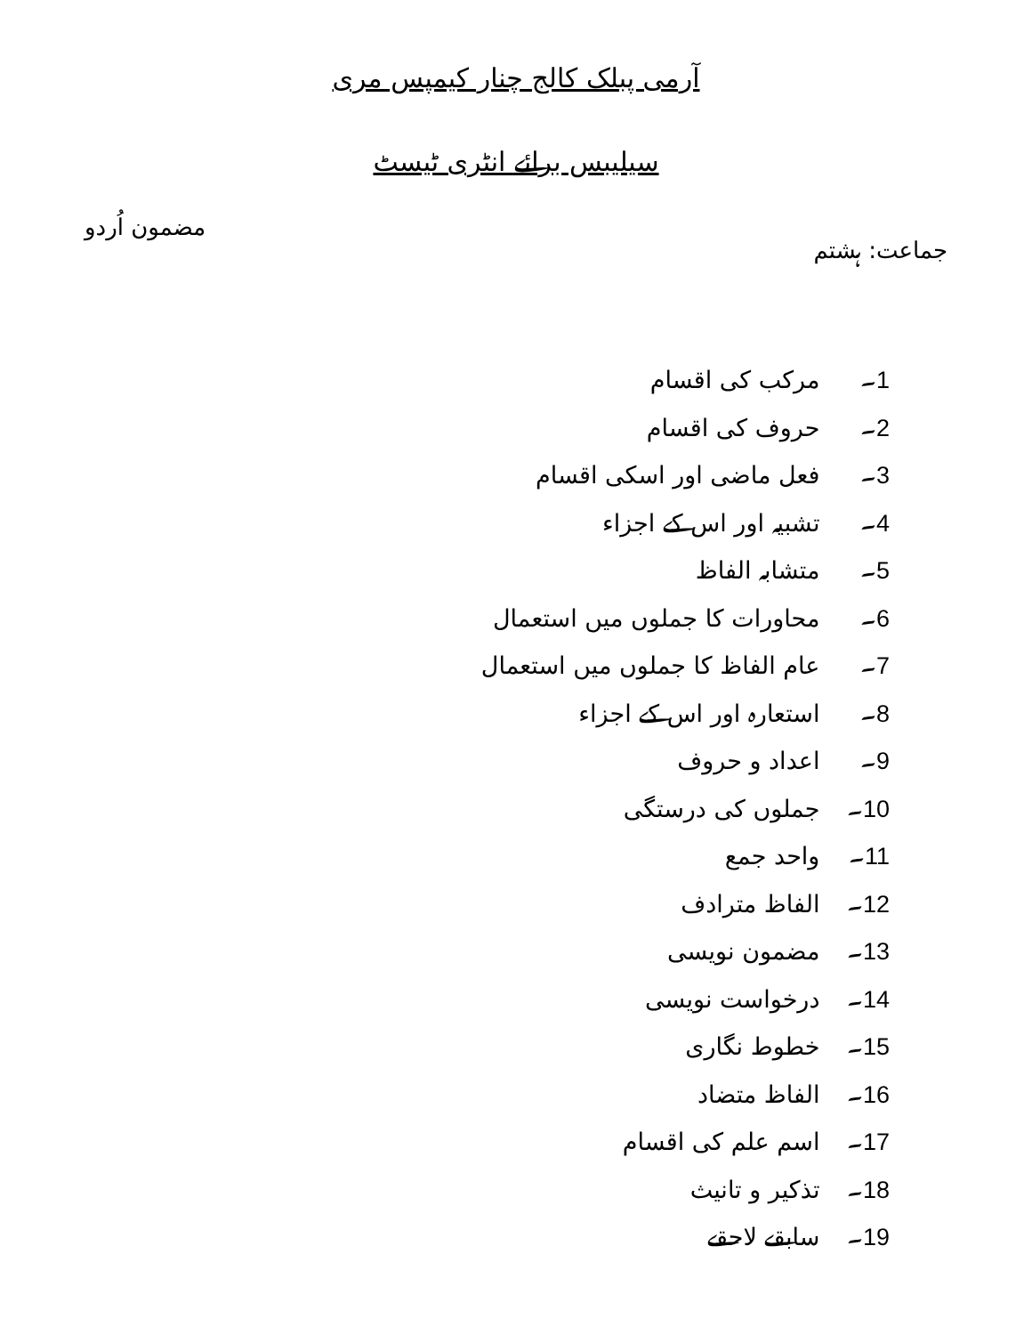آرمی پبلک کالج چنار کیمپس مری
سیلیبس برائے انٹری ٹیسٹ
جماعت: ہشتم مضمون اُردو
1۔ مرکب کی اقسام
2۔ حروف کی اقسام
3۔ فعل ماضی اور اسکی اقسام
4۔ تشبیہ اور اس کے اجزاء
5۔ متشابہ الفاظ
6۔ محاورات کا جملوں میں استعمال
7۔ عام الفاظ کا جملوں میں استعمال
8۔ استعارہ اور اس کے اجزاء
9۔ اعداد و حروف
10۔ جملوں کی درستگی
11۔ واحد جمع
12۔ الفاظ مترادف
13۔ مضمون نویسی
14۔ درخواست نویسی
15۔ خطوط نگاری
16۔ الفاظ متضاد
17۔ اسم علم کی اقسام
18۔ تذکیر و تانیث
19۔ سابقے لاحقے